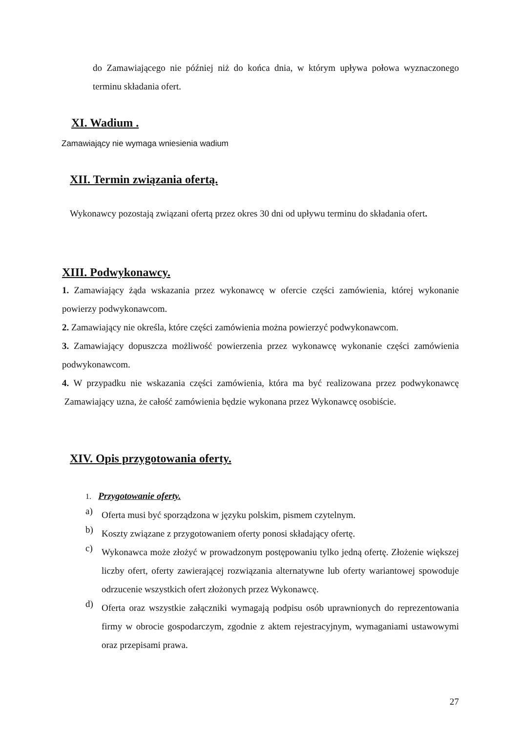do Zamawiającego nie później niż do końca dnia, w którym upływa połowa wyznaczonego terminu składania ofert.
XI. Wadium .
Zamawiający nie wymaga wniesienia wadium
XII. Termin związania ofertą.
Wykonawcy pozostają związani ofertą przez okres 30 dni od upływu terminu do składania ofert.
XIII. Podwykonawcy.
1. Zamawiający żąda wskazania przez wykonawcę w ofercie części zamówienia, której wykonanie powierzy podwykonawcom.
2. Zamawiający nie określa, które części zamówienia można powierzyć podwykonawcom.
3. Zamawiający dopuszcza możliwość powierzenia przez wykonawcę wykonanie części zamówienia podwykonawcom.
4. W przypadku nie wskazania części zamówienia, która ma być realizowana przez podwykonawcę Zamawiający uzna, że całość zamówienia będzie wykonana przez Wykonawcę osobiście.
XIV. Opis przygotowania oferty.
1. Przygotowanie oferty.
a)
Oferta musi być sporządzona w języku polskim, pismem czytelnym.
b)
Koszty związane z przygotowaniem oferty ponosi składający ofertę.
c)
Wykonawca może złożyć w prowadzonym postępowaniu tylko jedną ofertę. Złożenie większej liczby ofert, oferty zawierającej rozwiązania alternatywne lub oferty wariantowej spowoduje odrzucenie wszystkich ofert złożonych przez Wykonawcę.
d)
Oferta oraz wszystkie załączniki wymagają podpisu osób uprawnionych do reprezentowania firmy w obrocie gospodarczym, zgodnie z aktem rejestracyjnym, wymaganiami ustawowymi oraz przepisami prawa.
27